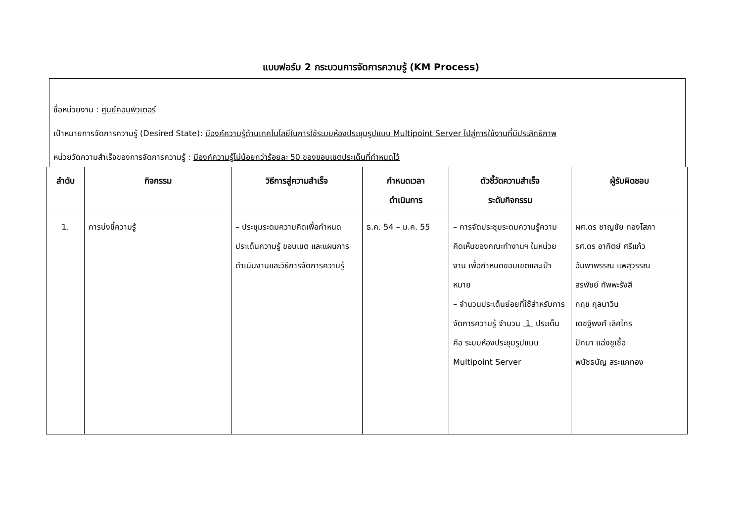แบบฟอร์ม 2 กระบวนการจัดการความรู้ (KM Process)
ชื่อหน่วยงาน : ศูนย์คอมพิวเตอร์
เป้าหมายการจัดการความรู้ (Desired State): มีองค์ความรู้ด้านเทคโนโลยีในการใช้ระบบห้องประชุมรูปแบบ Multipoint Server ไปสู่การใช้งานที่มีประสิทธิภาพ
หน่วยวัดความสำเร็จของการจัดการความรู้ : มีองค์ความรู้ไม่น้อยกว่าร้อยละ 50 ของขอบเขตประเด็นที่กำหนดไว้
| ลำดับ | กิจกรรม | วิธีการสู่ความสำเร็จ | กำหนดเวลา ดำเนินการ | ตัวชี้วัดความสำเร็จ ระดับกิจกรรม | ผู้รับผิดชอบ |
| --- | --- | --- | --- | --- | --- |
| 1. | การบ่งชี้ความรู้ | – ประชุมระดมความคิดเพื่อกำหนดประเด็นความรู้ ขอบเขต และแผนการดำเนินงานและวิธีการจัดการความรู้ | ธ.ค. 54 – ม.ค. 55 | – การจัดประชุมระดมความรู้ความคิดเห็นของคณะทำงานฯ ในหน่วยงาน เพื่อกำหนดขอบเขตและเป้าหมาย – จำนวนประเด็นย่อยที่ใช้สำหรับการจัดการความรู้ จำนวน 1 ประเด็น คือ ระบบห้องประชุมรูปแบบ Multipoint Server | ผศ.ดร ชาญชัย ทองโสภา รศ.ดร อาทิตย์ ศรีแก้ว อัมพาพรรณ แพสุวรรณ สรพัชย์ ทัพพะรังสี กฤช กุลนาวิน เดชฐิพงศ์ เลิศไกร ปัทมา แฉ่งชูเชื้อ พนัชธนัญ สระแกทอง |